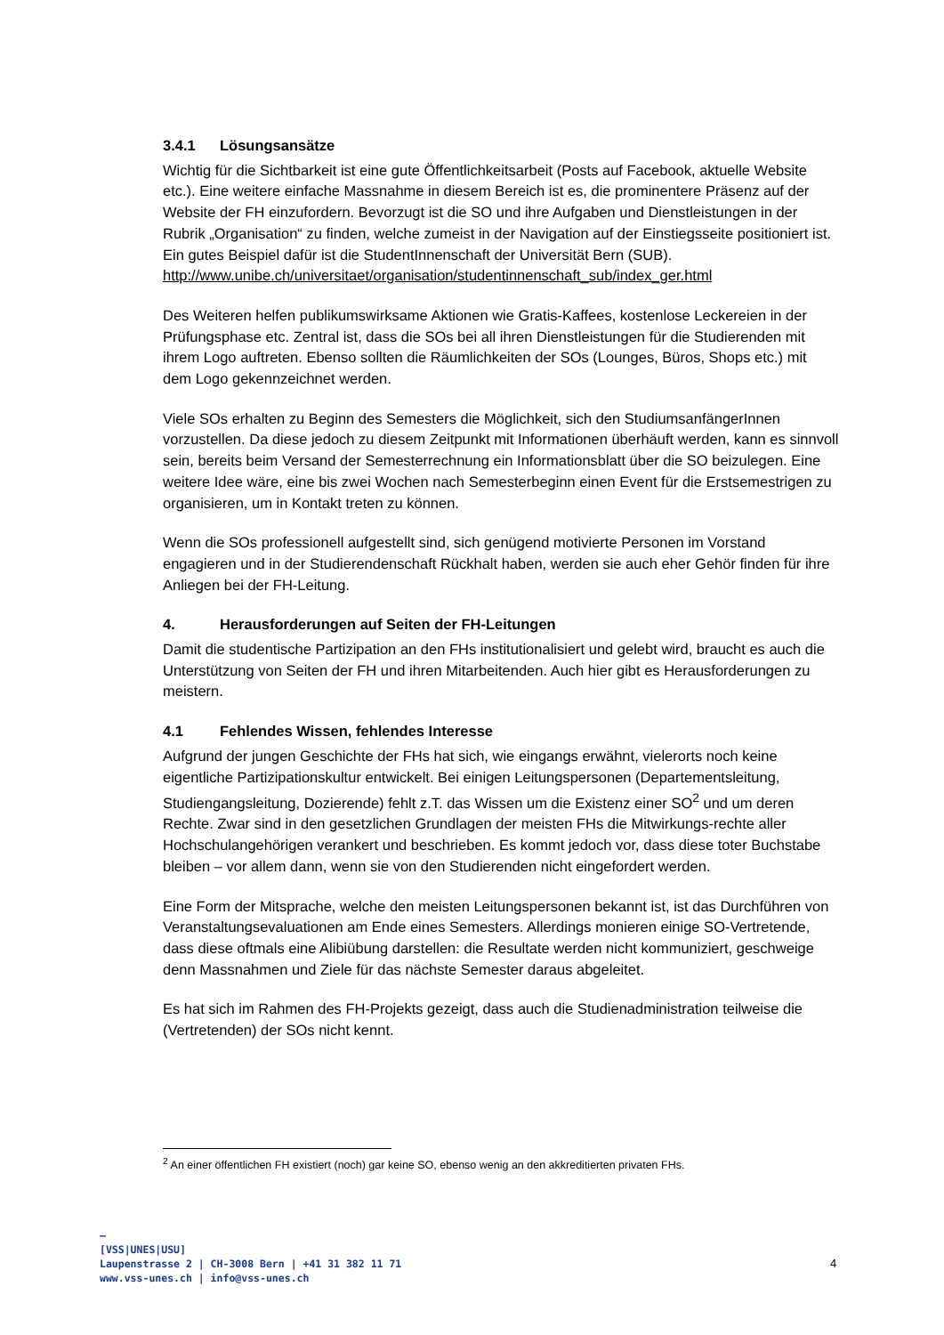3.4.1 Lösungsansätze
Wichtig für die Sichtbarkeit ist eine gute Öffentlichkeitsarbeit (Posts auf Facebook, aktuelle Website etc.). Eine weitere einfache Massnahme in diesem Bereich ist es, die prominentere Präsenz auf der Website der FH einzufordern. Bevorzugt ist die SO und ihre Aufgaben und Dienstleistungen in der Rubrik „Organisation“ zu finden, welche zumeist in der Navigation auf der Einstiegsseite positioniert ist. Ein gutes Beispiel dafür ist die StudentInnenschaft der Universität Bern (SUB).
http://www.unibe.ch/universitaet/organisation/studentinnenschaft_sub/index_ger.html
Des Weiteren helfen publikumswirksame Aktionen wie Gratis-Kaffees, kostenlose Leckereien in der Prüfungsphase etc. Zentral ist, dass die SOs bei all ihren Dienstleistungen für die Studierenden mit ihrem Logo auftreten. Ebenso sollten die Räumlichkeiten der SOs (Lounges, Büros, Shops etc.) mit dem Logo gekennzeichnet werden.
Viele SOs erhalten zu Beginn des Semesters die Möglichkeit, sich den StudiumsanfängerInnen vorzustellen. Da diese jedoch zu diesem Zeitpunkt mit Informationen überhäuft werden, kann es sinnvoll sein, bereits beim Versand der Semesterrechnung ein Informationsblatt über die SO beizulegen. Eine weitere Idee wäre, eine bis zwei Wochen nach Semesterbeginn einen Event für die Erstsemestrigen zu organisieren, um in Kontakt treten zu können.
Wenn die SOs professionell aufgestellt sind, sich genügend motivierte Personen im Vorstand engagieren und in der Studierendenschaft Rückhalt haben, werden sie auch eher Gehör finden für ihre Anliegen bei der FH-Leitung.
4. Herausforderungen auf Seiten der FH-Leitungen
Damit die studentische Partizipation an den FHs institutionalisiert und gelebt wird, braucht es auch die Unterstützung von Seiten der FH und ihren Mitarbeitenden. Auch hier gibt es Herausforderungen zu meistern.
4.1 Fehlendes Wissen, fehlendes Interesse
Aufgrund der jungen Geschichte der FHs hat sich, wie eingangs erwähnt, vielerorts noch keine eigentliche Partizipationskultur entwickelt. Bei einigen Leitungspersonen (Departementsleitung, Studiengangsleitung, Dozierende) fehlt z.T. das Wissen um die Existenz einer SO<sup>2</sup> und um deren Rechte. Zwar sind in den gesetzlichen Grundlagen der meisten FHs die Mitwirkungs-rechte aller Hochschulangehörigen verankert und beschrieben. Es kommt jedoch vor, dass diese toter Buchstabe bleiben – vor allem dann, wenn sie von den Studierenden nicht eingefordert werden.
Eine Form der Mitsprache, welche den meisten Leitungspersonen bekannt ist, ist das Durchführen von Veranstaltungsevaluationen am Ende eines Semesters. Allerdings monieren einige SO-Vertretende, dass diese oftmals eine Alibiübung darstellen: die Resultate werden nicht kommuniziert, geschweige denn Massnahmen und Ziele für das nächste Semester daraus abgeleitet.
Es hat sich im Rahmen des FH-Projekts gezeigt, dass auch die Studienadministration teilweise die (Vertretenden) der SOs nicht kennt.
<sup>2</sup> An einer öffentlichen FH existiert (noch) gar keine SO, ebenso wenig an den akkreditierten privaten FHs.
–
[VSS|UNES|USU]
Laupenstrasse 2 | CH-3008 Bern | +41 31 382 11 71
www.vss-unes.ch | info@vss-unes.ch
4